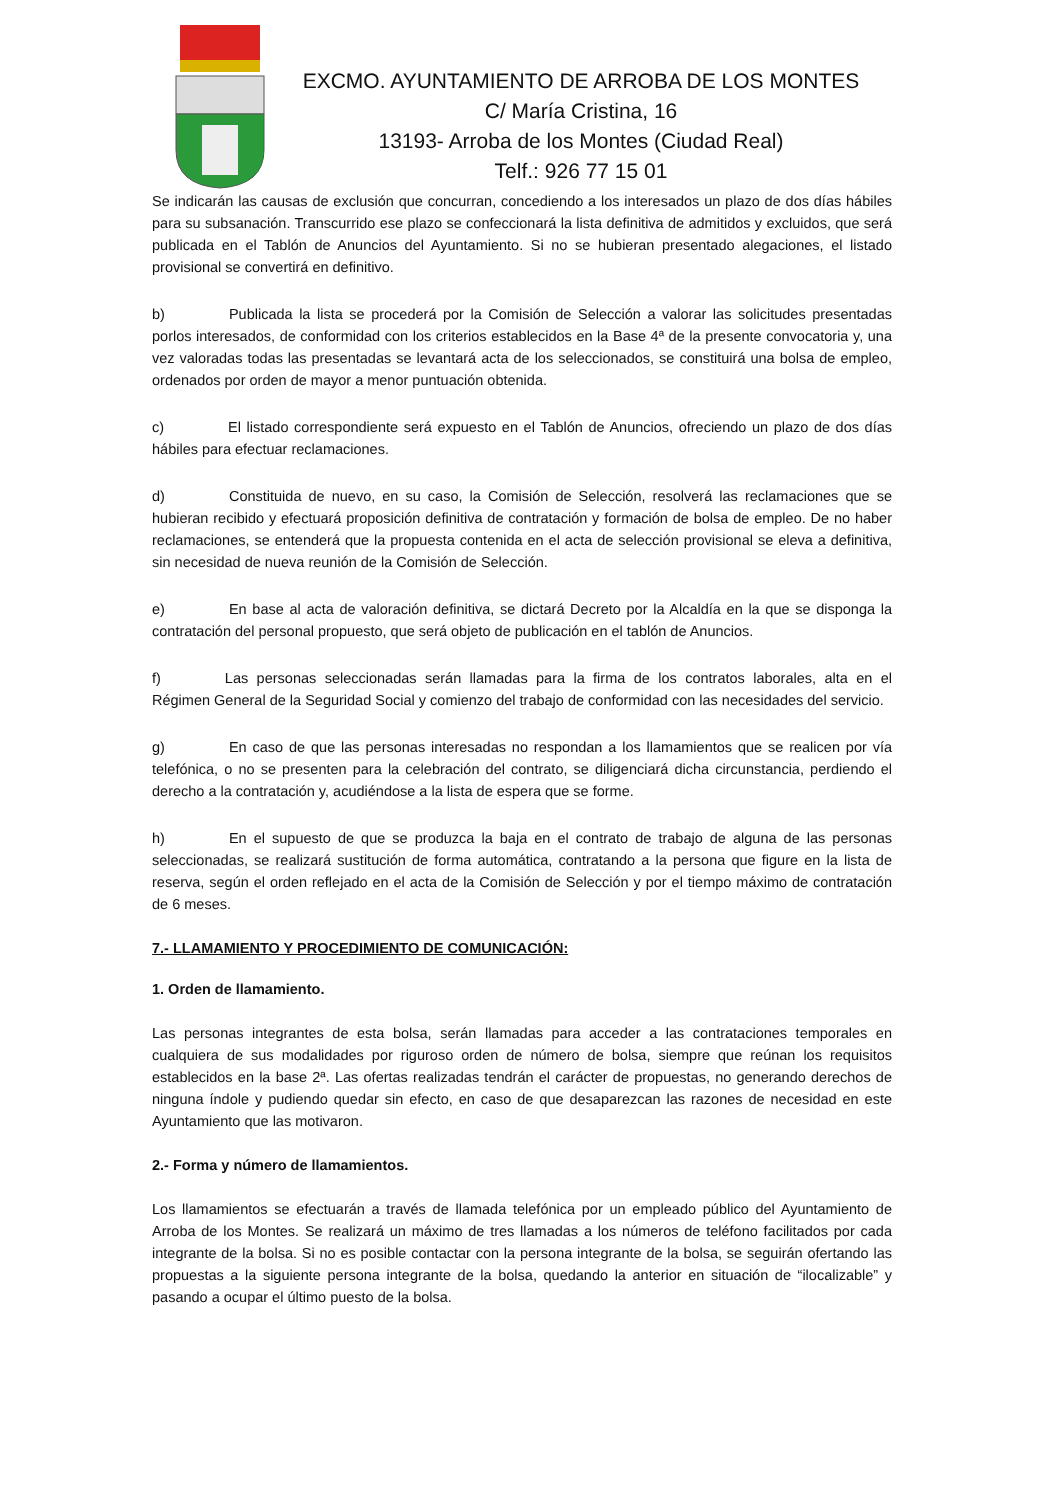EXCMO. AYUNTAMIENTO DE ARROBA DE LOS MONTES
C/ María Cristina, 16
13193- Arroba de los Montes (Ciudad Real)
Telf.: 926 77 15 01
Se indicarán las causas de exclusión que concurran, concediendo a los interesados un plazo de dos días hábiles para su subsanación. Transcurrido ese plazo se confeccionará la lista definitiva de admitidos y excluidos, que será publicada en el Tablón de Anuncios del Ayuntamiento. Si no se hubieran presentado alegaciones, el listado provisional se convertirá en definitivo.
b) Publicada la lista se procederá por la Comisión de Selección a valorar las solicitudes presentadas porlos interesados, de conformidad con los criterios establecidos en la Base 4ª de la presente convocatoria y, una vez valoradas todas las presentadas se levantará acta de los seleccionados, se constituirá una bolsa de empleo, ordenados por orden de mayor a menor puntuación obtenida.
c) El listado correspondiente será expuesto en el Tablón de Anuncios, ofreciendo un plazo de dos días hábiles para efectuar reclamaciones.
d) Constituida de nuevo, en su caso, la Comisión de Selección, resolverá las reclamaciones que se hubieran recibido y efectuará proposición definitiva de contratación y formación de bolsa de empleo. De no haber reclamaciones, se entenderá que la propuesta contenida en el acta de selección provisional se eleva a definitiva, sin necesidad de nueva reunión de la Comisión de Selección.
e) En base al acta de valoración definitiva, se dictará Decreto por la Alcaldía en la que se disponga la contratación del personal propuesto, que será objeto de publicación en el tablón de Anuncios.
f) Las personas seleccionadas serán llamadas para la firma de los contratos laborales, alta en el Régimen General de la Seguridad Social y comienzo del trabajo de conformidad con las necesidades del servicio.
g) En caso de que las personas interesadas no respondan a los llamamientos que se realicen por vía telefónica, o no se presenten para la celebración del contrato, se diligenciará dicha circunstancia, perdiendo el derecho a la contratación y, acudiéndose a la lista de espera que se forme.
h) En el supuesto de que se produzca la baja en el contrato de trabajo de alguna de las personas seleccionadas, se realizará sustitución de forma automática, contratando a la persona que figure en la lista de reserva, según el orden reflejado en el acta de la Comisión de Selección y por el tiempo máximo de contratación de 6 meses.
7.- LLAMAMIENTO Y PROCEDIMIENTO DE COMUNICACIÓN:
1. Orden de llamamiento.
Las personas integrantes de esta bolsa, serán llamadas para acceder a las contrataciones temporales en cualquiera de sus modalidades por riguroso orden de número de bolsa, siempre que reúnan los requisitos establecidos en la base 2ª. Las ofertas realizadas tendrán el carácter de propuestas, no generando derechos de ninguna índole y pudiendo quedar sin efecto, en caso de que desaparezcan las razones de necesidad en este Ayuntamiento que las motivaron.
2.- Forma y número de llamamientos.
Los llamamientos se efectuarán a través de llamada telefónica por un empleado público del Ayuntamiento de Arroba de los Montes. Se realizará un máximo de tres llamadas a los números de teléfono facilitados por cada integrante de la bolsa. Si no es posible contactar con la persona integrante de la bolsa, se seguirán ofertando las propuestas a la siguiente persona integrante de la bolsa, quedando la anterior en situación de “ilocalizable” y pasando a ocupar el último puesto de la bolsa.